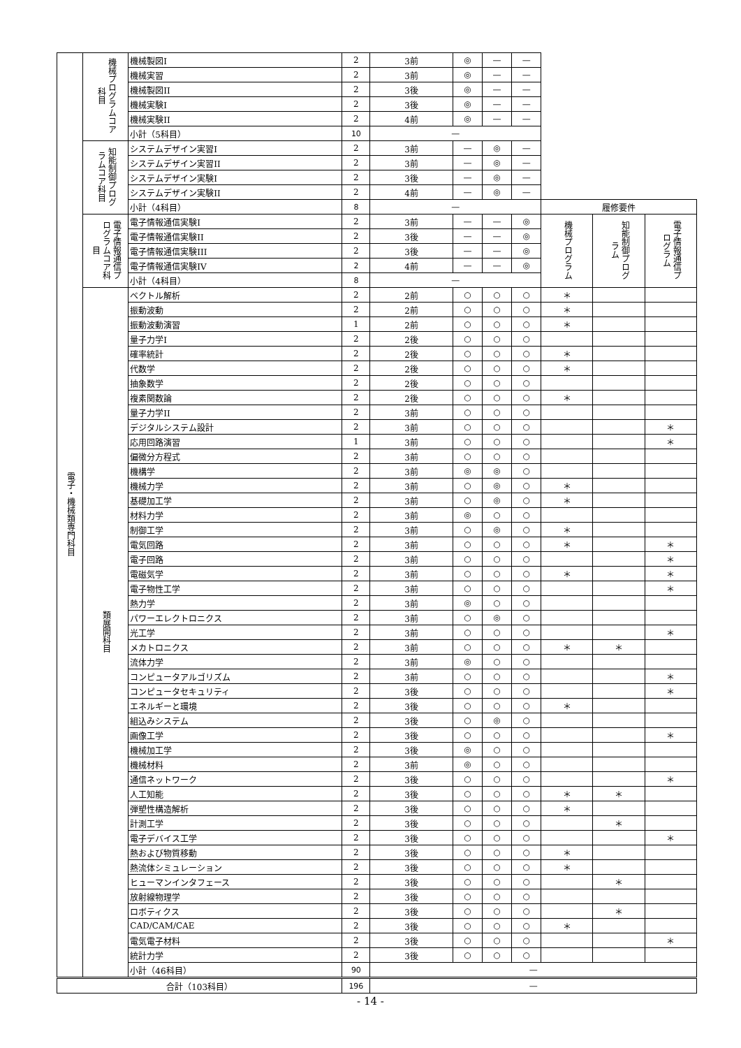| 電子・機械類専門科目 | 機械プログラムコア科目 | 機械製図I | 2 | 3前 | ◎ | — | — | | | |
| | | 機械実習 | 2 | 3前 | ◎ | — | — | | | |
| | | 機械製図II | 2 | 3後 | ◎ | — | — | | | |
| | | 機械実験I | 2 | 3後 | ◎ | — | — | | | |
| | | 機械実験II | 2 | 4前 | ◎ | — | — | | | |
| | | 小計（5科目） | 10 | — | | | | | | |
| | 知能制御プログラムコア科目 | システムデザイン実習I | 2 | 3前 | — | ◎ | — | | | |
| | | システムデザイン実習II | 2 | 3前 | — | ◎ | — | | | |
| | | システムデザイン実験I | 2 | 3後 | — | ◎ | — | | | |
| | | システムデザイン実験II | 2 | 4前 | — | ◎ | — | | | |
| | | 小計（4科目） | 8 | — | | | | 履修要件 | | |
| | 電子情報通信プログラムコア科目 | 電子情報通信実験I | 2 | 3前 | — | — | ◎ | 機械プログラム | 知能制御プログラム | 電子情報通信プログラム |
| | | 電子情報通信実験II | 2 | 3後 | — | — | ◎ | | | |
| | | 電子情報通信実験III | 2 | 3後 | — | — | ◎ | | | |
| | | 電子情報通信実験IV | 2 | 4前 | — | — | ◎ | | | |
| | | 小計（4科目） | 8 | — | | | | | | |
| | 類展開科目 | ベクトル解析 | 2 | 2前 | ○ | ○ | ○ | ＊ | | |
| | | 振動波動 | 2 | 2前 | ○ | ○ | ○ | ＊ | | |
| | | 振動波動演習 | 1 | 2前 | ○ | ○ | ○ | ＊ | | |
| | | 量子力学I | 2 | 2後 | ○ | ○ | ○ | | | |
| | | 確率統計 | 2 | 2後 | ○ | ○ | ○ | ＊ | | |
| | | 代数学 | 2 | 2後 | ○ | ○ | ○ | ＊ | | |
| | | 抽象数学 | 2 | 2後 | ○ | ○ | ○ | | | |
| | | 複素関数論 | 2 | 2後 | ○ | ○ | ○ | ＊ | | |
| | | 量子力学II | 2 | 3前 | ○ | ○ | ○ | | | |
| | | デジタルシステム設計 | 2 | 3前 | ○ | ○ | ○ | | | ＊ |
| | | 応用回路演習 | 1 | 3前 | ○ | ○ | ○ | | | ＊ |
| | | 偏微分方程式 | 2 | 3前 | ○ | ○ | ○ | | | |
| | | 機構学 | 2 | 3前 | ◎ | ◎ | ○ | | | |
| | | 機械力学 | 2 | 3前 | ○ | ◎ | ○ | ＊ | | |
| | | 基礎加工学 | 2 | 3前 | ○ | ◎ | ○ | ＊ | | |
| | | 材料力学 | 2 | 3前 | ◎ | ○ | ○ | | | |
| | | 制御工学 | 2 | 3前 | ○ | ◎ | ○ | ＊ | | |
| | | 電気回路 | 2 | 3前 | ○ | ○ | ○ | ＊ | | ＊ |
| | | 電子回路 | 2 | 3前 | ○ | ○ | ○ | | | ＊ |
| | | 電磁気学 | 2 | 3前 | ○ | ○ | ○ | ＊ | | ＊ |
| | | 電子物性工学 | 2 | 3前 | ○ | ○ | ○ | | | ＊ |
| | | 熱力学 | 2 | 3前 | ◎ | ○ | ○ | | | |
| | | パワーエレクトロニクス | 2 | 3前 | ○ | ◎ | ○ | | | |
| | | 光工学 | 2 | 3前 | ○ | ○ | ○ | | | ＊ |
| | | メカトロニクス | 2 | 3前 | ○ | ○ | ○ | ＊ | ＊ | |
| | | 流体力学 | 2 | 3前 | ◎ | ○ | ○ | | | |
| | | コンピュータアルゴリズム | 2 | 3前 | ○ | ○ | ○ | | | ＊ |
| | | コンピュータセキュリティ | 2 | 3後 | ○ | ○ | ○ | | | ＊ |
| | | エネルギーと環境 | 2 | 3後 | ○ | ○ | ○ | ＊ | | |
| | | 組込みシステム | 2 | 3後 | ○ | ◎ | ○ | | | |
| | | 画像工学 | 2 | 3後 | ○ | ○ | ○ | | | ＊ |
| | | 機械加工学 | 2 | 3後 | ◎ | ○ | ○ | | | |
| | | 機械材料 | 2 | 3前 | ◎ | ○ | ○ | | | |
| | | 通信ネットワーク | 2 | 3後 | ○ | ○ | ○ | | | ＊ |
| | | 人工知能 | 2 | 3後 | ○ | ○ | ○ | ＊ | ＊ | |
| | | 弾塑性構造解析 | 2 | 3後 | ○ | ○ | ○ | ＊ | | |
| | | 計測工学 | 2 | 3後 | ○ | ○ | ○ | | ＊ | |
| | | 電子デバイス工学 | 2 | 3後 | ○ | ○ | ○ | | | ＊ |
| | | 熱および物質移動 | 2 | 3後 | ○ | ○ | ○ | ＊ | | |
| | | 熱流体シミュレーション | 2 | 3後 | ○ | ○ | ○ | ＊ | | |
| | | ヒューマンインタフェース | 2 | 3後 | ○ | ○ | ○ | | ＊ | |
| | | 放射線物理学 | 2 | 3後 | ○ | ○ | ○ | | | |
| | | ロボティクス | 2 | 3後 | ○ | ○ | ○ | | ＊ | |
| | | CAD/CAM/CAE | 2 | 3後 | ○ | ○ | ○ | ＊ | | |
| | | 電気電子材料 | 2 | 3後 | ○ | ○ | ○ | | | ＊ |
| | | 統計力学 | 2 | 3後 | ○ | ○ | ○ | | | |
| | | 小計（46科目） | 90 | — | | | | | | |
| 合計（103科目） | | | 196 | — | | | | | | |
- 14 -